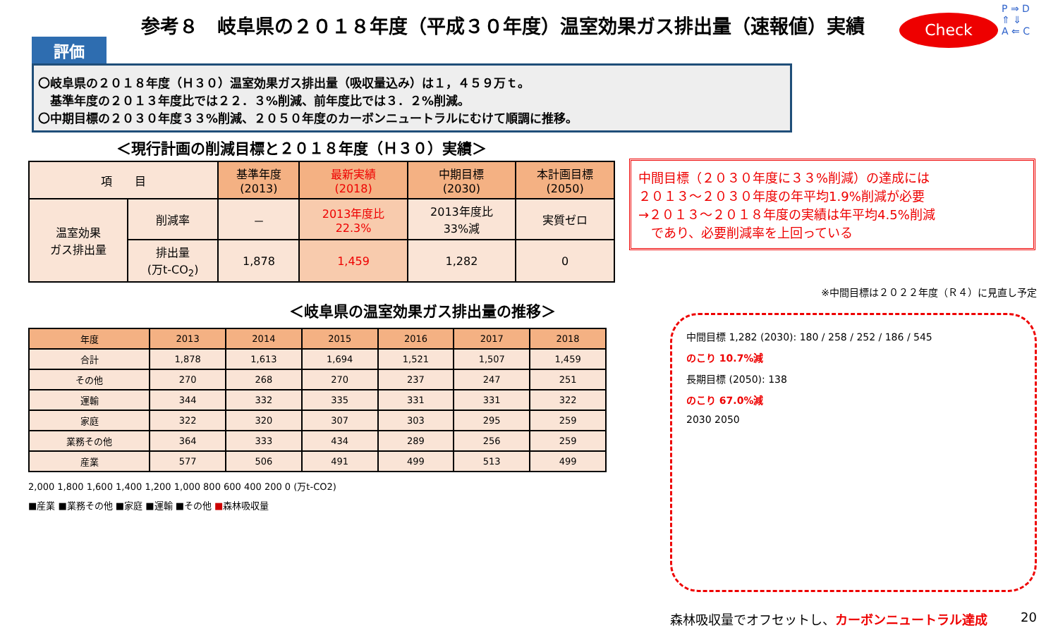参考８　岐阜県の２０１８年度（平成３０年度）温室効果ガス排出量（速報値）実績
Check
P ⇒ D
⇑ ⇓
A ⇐ C
評価
〇岐阜県の２０１８年度（Ｈ３０）温室効果ガス排出量（吸収量込み）は１，４５９万ｔ。
　基準年度の２０１３年度比では２２．３%削減、前年度比では３．２%削減。
〇中期目標の２０３０年度３３%削減、２０５０年度のカーボンニュートラルにむけて順調に推移。
＜現行計画の削減目標と２０１８年度（Ｈ３０）実績＞
| 項 目 | | 基準年度 (2013) | 最新実績 (2018) | 中期目標 (2030) | 本計画目標 (2050) |
| 温室効果 ガス排出量 | 削減率 | － | 2013年度比 22.3% | 2013年度比 33%減 | 実質ゼロ |
| | 排出量 (万t-CO<sub>2</sub>) | 1,878 | 1,459 | 1,282 | 0 |
中間目標（２０３０年度に３３%削減）の達成には
２０１３～２０３０年度の年平均1.9%削減が必要
→２０１３～２０１８年度の実績は年平均4.5%削減
　であり、必要削減率を上回っている
＜岐阜県の温室効果ガス排出量の推移＞
| 年度 | 2013 | 2014 | 2015 | 2016 | 2017 | 2018 |
| --- | --- | --- | --- | --- | --- | --- |
| 合計 | 1,878 | 1,613 | 1,694 | 1,521 | 1,507 | 1,459 |
| その他 | 270 | 268 | 270 | 237 | 247 | 251 |
| 運輸 | 344 | 332 | 335 | 331 | 331 | 322 |
| 家庭 | 322 | 320 | 307 | 303 | 295 | 259 |
| 業務その他 | 364 | 333 | 434 | 289 | 256 | 259 |
| 産業 | 577 | 506 | 491 | 499 | 513 | 499 |
2,000 1,800 1,600 1,400 1,200 1,000 800 600 400 200 0 (万t-CO2)
■産業 ■業務その他 ■家庭 ■運輸 ■その他 ■森林吸収量
※中間目標は２０２２年度（Ｒ４）に見直し予定
中間目標 1,282 (2030): 180 / 258 / 252 / 186 / 545
のこり 10.7%減
長期目標 (2050): 138
のこり 67.0%減
2030 2050
森林吸収量でオフセットし、カーボンニュートラル達成 20